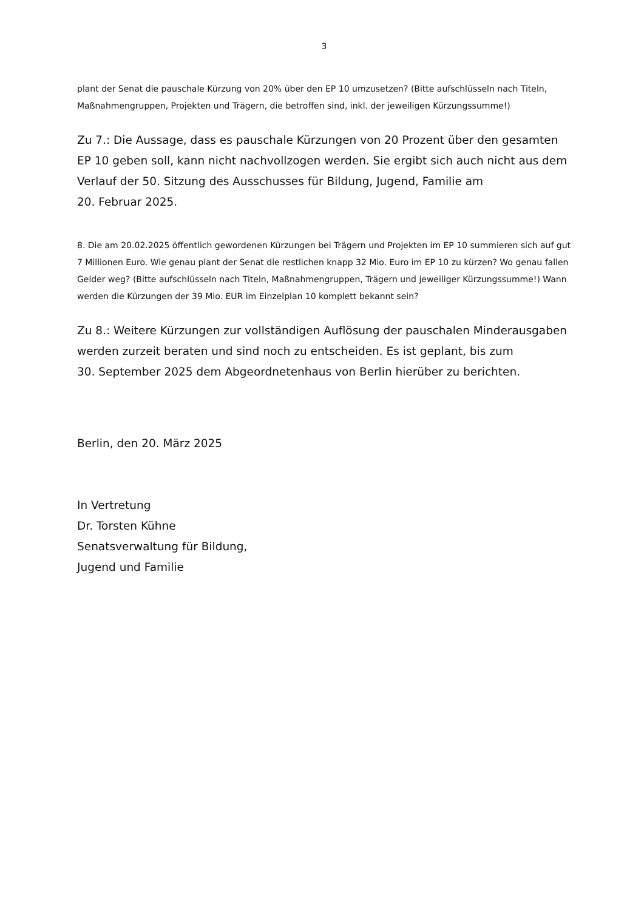3
plant der Senat die pauschale Kürzung von 20% über den EP 10 umzusetzen? (Bitte aufschlüsseln nach Titeln, Maßnahmengruppen, Projekten und Trägern, die betroffen sind, inkl. der jeweiligen Kürzungssumme!)
Zu 7.: Die Aussage, dass es pauschale Kürzungen von 20 Prozent über den gesamten EP 10 geben soll, kann nicht nachvollzogen werden. Sie ergibt sich auch nicht aus dem Verlauf der 50. Sitzung des Ausschusses für Bildung, Jugend, Familie am
20. Februar 2025.
8. Die am 20.02.2025 öffentlich gewordenen Kürzungen bei Trägern und Projekten im EP 10 summieren sich auf gut 7 Millionen Euro. Wie genau plant der Senat die restlichen knapp 32 Mio. Euro im EP 10 zu kürzen? Wo genau fallen Gelder weg? (Bitte aufschlüsseln nach Titeln, Maßnahmengruppen, Trägern und jeweiliger Kürzungssumme!) Wann werden die Kürzungen der 39 Mio. EUR im Einzelplan 10 komplett bekannt sein?
Zu 8.: Weitere Kürzungen zur vollständigen Auflösung der pauschalen Minderausgaben werden zurzeit beraten und sind noch zu entscheiden. Es ist geplant, bis zum
30. September 2025 dem Abgeordnetenhaus von Berlin hierüber zu berichten.
Berlin, den 20. März 2025
In Vertretung
Dr. Torsten Kühne
Senatsverwaltung für Bildung,
Jugend und Familie